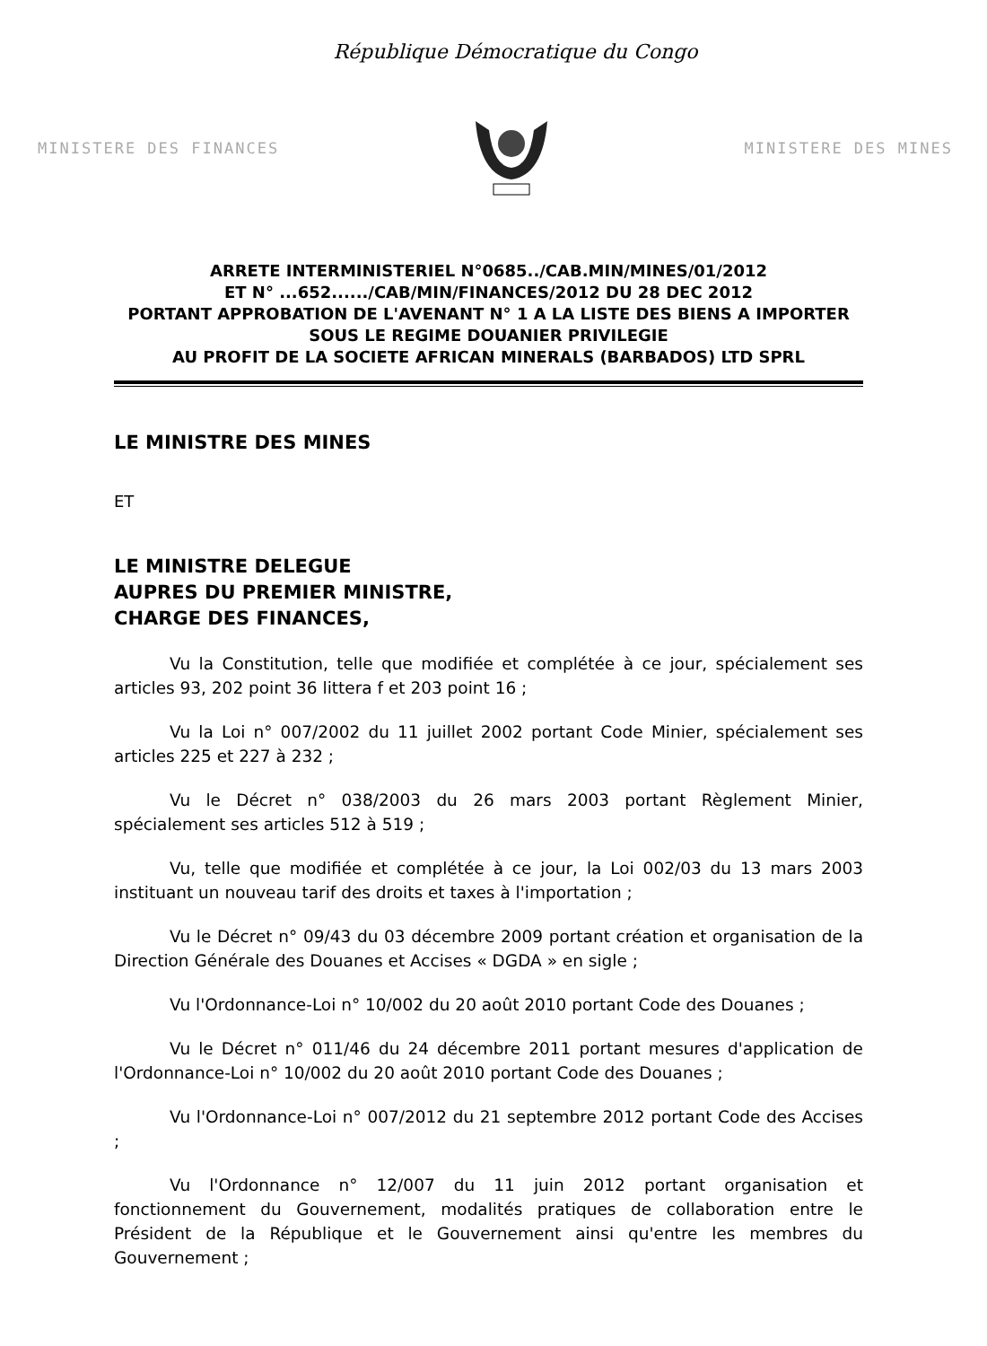République Démocratique du Congo
MINISTERE DES FINANCES MINISTERE DES MINES
ARRETE INTERMINISTERIEL N°0685../CAB.MIN/MINES/01/2012
ET N° ...652....../CAB/MIN/FINANCES/2012 DU 28 DEC 2012
PORTANT APPROBATION DE L'AVENANT N° 1 A LA LISTE DES BIENS A IMPORTER
SOUS LE REGIME DOUANIER PRIVILEGIE
AU PROFIT DE LA SOCIETE AFRICAN MINERALS (BARBADOS) LTD SPRL
LE MINISTRE DES MINES
ET
LE MINISTRE DELEGUE
AUPRES DU PREMIER MINISTRE,
CHARGE DES FINANCES,
Vu la Constitution, telle que modifiée et complétée à ce jour, spécialement ses articles 93, 202 point 36 littera f et 203 point 16 ;
Vu la Loi n° 007/2002 du 11 juillet 2002 portant Code Minier, spécialement ses articles 225 et 227 à 232 ;
Vu le Décret n° 038/2003 du 26 mars 2003 portant Règlement Minier, spécialement ses articles 512 à 519 ;
Vu, telle que modifiée et complétée à ce jour, la Loi 002/03 du 13 mars 2003 instituant un nouveau tarif des droits et taxes à l'importation ;
Vu le Décret n° 09/43 du 03 décembre 2009 portant création et organisation de la Direction Générale des Douanes et Accises « DGDA » en sigle ;
Vu l'Ordonnance-Loi n° 10/002 du 20 août 2010 portant Code des Douanes ;
Vu le Décret n° 011/46 du 24 décembre 2011 portant mesures d'application de l'Ordonnance-Loi n° 10/002 du 20 août 2010 portant Code des Douanes ;
Vu l'Ordonnance-Loi n° 007/2012 du 21 septembre 2012 portant Code des Accises ;
Vu l'Ordonnance n° 12/007 du 11 juin 2012 portant organisation et fonctionnement du Gouvernement, modalités pratiques de collaboration entre le Président de la République et le Gouvernement ainsi qu'entre les membres du Gouvernement ;